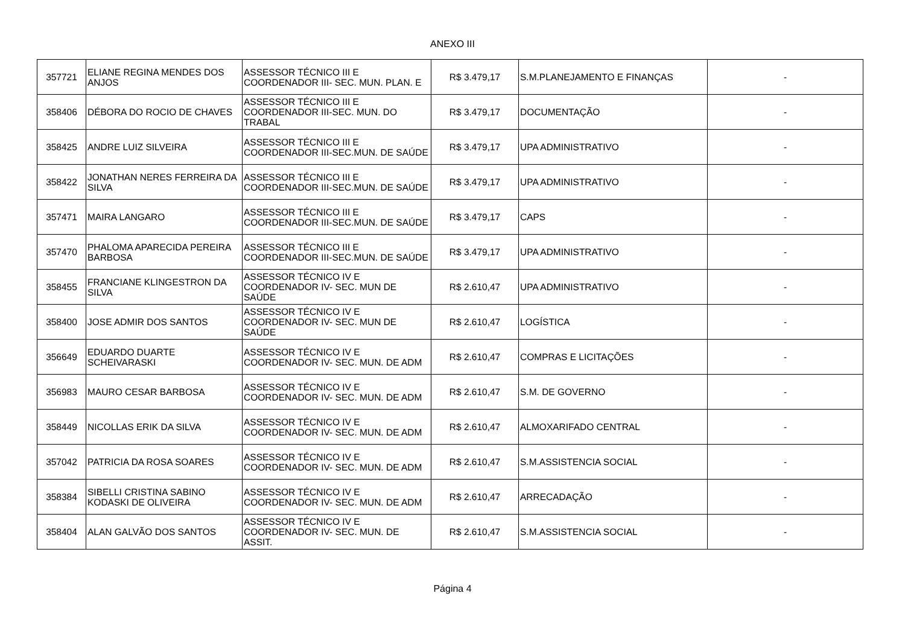ANEXO III
| 357721 | ELIANE REGINA MENDES DOS ANJOS | ASSESSOR TÉCNICO III E COORDENADOR III- SEC. MUN. PLAN. E | R$ 3.479,17 | S.M.PLANEJAMENTO E FINANÇAS | - |
| 358406 | DÉBORA DO ROCIO DE CHAVES | ASSESSOR TÉCNICO III E COORDENADOR III-SEC. MUN. DO TRABAL | R$ 3.479,17 | DOCUMENTAÇÃO | - |
| 358425 | ANDRE LUIZ SILVEIRA | ASSESSOR TÉCNICO III E COORDENADOR III-SEC.MUN. DE SAÚDE | R$ 3.479,17 | UPA ADMINISTRATIVO | - |
| 358422 | JONATHAN NERES FERREIRA DA SILVA | ASSESSOR TÉCNICO III E COORDENADOR III-SEC.MUN. DE SAÚDE | R$ 3.479,17 | UPA ADMINISTRATIVO | - |
| 357471 | MAIRA LANGARO | ASSESSOR TÉCNICO III E COORDENADOR III-SEC.MUN. DE SAÚDE | R$ 3.479,17 | CAPS | - |
| 357470 | PHALOMA APARECIDA PEREIRA BARBOSA | ASSESSOR TÉCNICO III E COORDENADOR III-SEC.MUN. DE SAÚDE | R$ 3.479,17 | UPA ADMINISTRATIVO | - |
| 358455 | FRANCIANE KLINGESTRON DA SILVA | ASSESSOR TÉCNICO IV E COORDENADOR IV- SEC. MUN DE SAÚDE | R$ 2.610,47 | UPA ADMINISTRATIVO | - |
| 358400 | JOSE ADMIR DOS SANTOS | ASSESSOR TÉCNICO IV E COORDENADOR IV- SEC. MUN DE SAÚDE | R$ 2.610,47 | LOGÍSTICA | - |
| 356649 | EDUARDO DUARTE SCHEIVARASKI | ASSESSOR TÉCNICO IV E COORDENADOR IV- SEC. MUN. DE ADM | R$ 2.610,47 | COMPRAS E LICITAÇÕES | - |
| 356983 | MAURO CESAR BARBOSA | ASSESSOR TÉCNICO IV E COORDENADOR IV- SEC. MUN. DE ADM | R$ 2.610,47 | S.M. DE GOVERNO | - |
| 358449 | NICOLLAS ERIK DA SILVA | ASSESSOR TÉCNICO IV E COORDENADOR IV- SEC. MUN. DE ADM | R$ 2.610,47 | ALMOXARIFADO CENTRAL | - |
| 357042 | PATRICIA DA ROSA SOARES | ASSESSOR TÉCNICO IV E COORDENADOR IV- SEC. MUN. DE ADM | R$ 2.610,47 | S.M.ASSISTENCIA SOCIAL | - |
| 358384 | SIBELLI CRISTINA SABINO KODASKI DE OLIVEIRA | ASSESSOR TÉCNICO IV E COORDENADOR IV- SEC. MUN. DE ADM | R$ 2.610,47 | ARRECADAÇÃO | - |
| 358404 | ALAN GALVÃO DOS SANTOS | ASSESSOR TÉCNICO IV E COORDENADOR IV- SEC. MUN. DE ASSIT. | R$ 2.610,47 | S.M.ASSISTENCIA SOCIAL | - |
Página 4